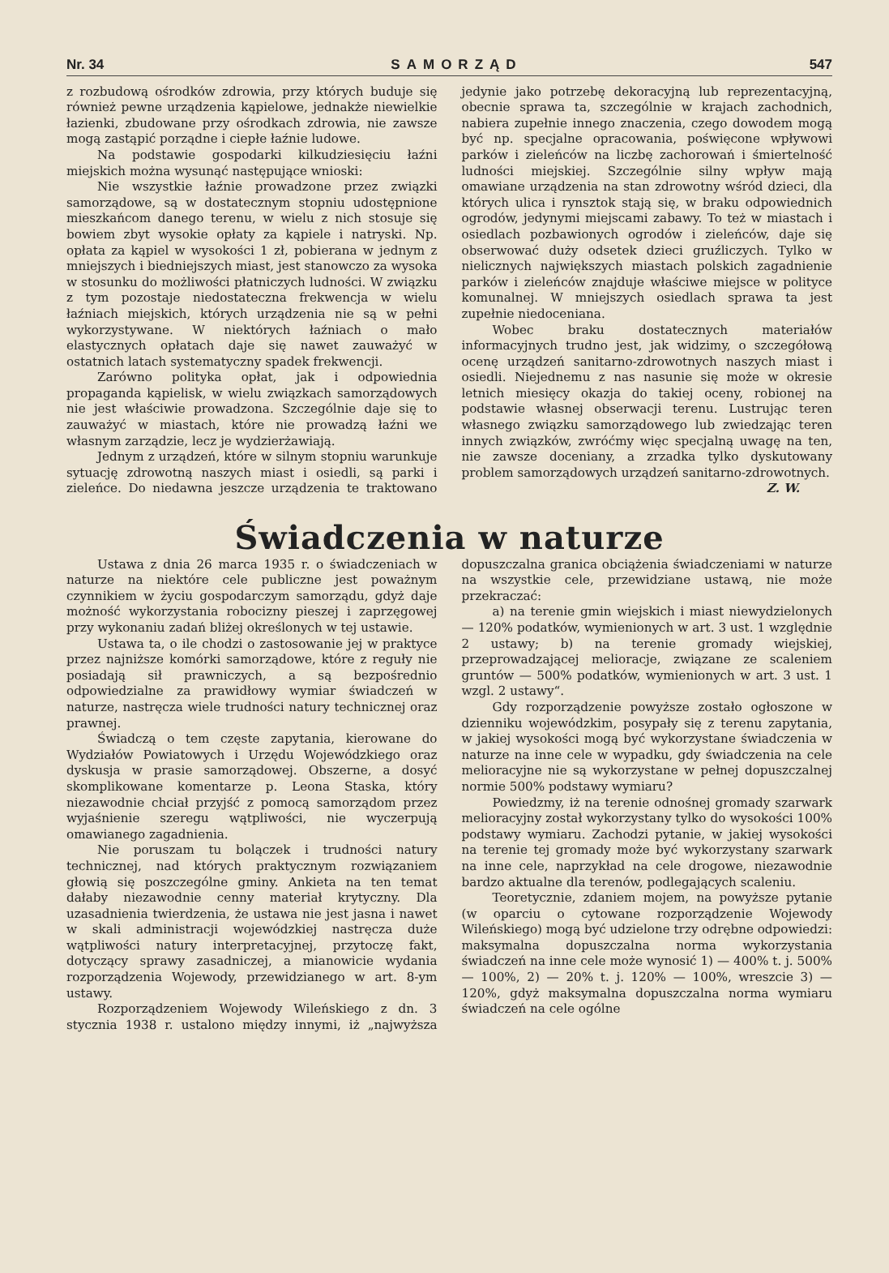Nr. 34 SAMORZĄD 547
z rozbudową ośrodków zdrowia, przy których buduje się również pewne urządzenia kąpielowe, jednakże niewielkie łazienki, zbudowane przy ośrodkach zdrowia, nie zawsze mogą zastąpić porządne i ciepłe łaźnie ludowe.
Na podstawie gospodarki kilkudziesięciu łaźni miejskich można wysunąć następujące wnioski:
Nie wszystkie łaźnie prowadzone przez związki samorządowe, są w dostatecznym stopniu udostępnione mieszkańcom danego terenu, w wielu z nich stosuje się bowiem zbyt wysokie opłaty za kąpiele i natryski. Np. opłata za kąpiel w wysokości 1 zł, pobierana w jednym z mniejszych i biedniejszych miast, jest stanowczo za wysoka w stosunku do możliwości płatniczych ludności. W związku z tym pozostaje niedostateczna frekwencja w wielu łaźniach miejskich, których urządzenia nie są w pełni wykorzystywane. W niektórych łaźniach o mało elastycznych opłatach daje się nawet zauważyć w ostatnich latach systematyczny spadek frekwencji.
Zarówno polityka opłat, jak i odpowiednia propaganda kąpielisk, w wielu związkach samorządowych nie jest właściwie prowadzona. Szczególnie daje się to zauważyć w miastach, które nie prowadzą łaźni we własnym zarządzie, lecz je wydzierżawiają.
Jednym z urządzeń, które w silnym stopniu warunkuje sytuację zdrowotną naszych miast i osiedli, są parki i zieleńce. Do niedawna jeszcze urządzenia te traktowano jedynie jako potrzebę dekoracyjną lub reprezentacyjną, obecnie sprawa ta, szczególnie w krajach zachodnich, nabiera zupełnie innego znaczenia, czego dowodem mogą być np. specjalne opracowania, poświęcone wpływowi parków i zieleńców na liczbę zachorowań i śmiertelność ludności miejskiej. Szczególnie silny wpływ mają omawiane urządzenia na stan zdrowotny wśród dzieci, dla których ulica i rynsztok stają się, w braku odpowiednich ogrodów, jedynymi miejscami zabawy. To też w miastach i osiedlach pozbawionych ogrodów i zieleńców, daje się obserwować duży odsetek dzieci gruźliczych. Tylko w nielicznych największych miastach polskich zagadnienie parków i zieleńców znajduje właściwe miejsce w polityce komunalnej. W mniejszych osiedlach sprawa ta jest zupełnie niedoceniana.
Wobec braku dostatecznych materiałów informacyjnych trudno jest, jak widzimy, o szczegółową ocenę urządzeń sanitarno-zdrowotnych naszych miast i osiedli. Niejednemu z nas nasunie się może w okresie letnich miesięcy okazja do takiej oceny, robionej na podstawie własnej obserwacji terenu. Lustrując teren własnego związku samorządowego lub zwiedzając teren innych związków, zwróćmy więc specjalną uwagę na ten, nie zawsze doceniany, a zrzadka tylko dyskutowany problem samorządowych urządzeń sanitarno-zdrowotnych.
Z. W.
Świadczenia w naturze
Ustawa z dnia 26 marca 1935 r. o świadczeniach w naturze na niektóre cele publiczne jest poważnym czynnikiem w życiu gospodarczym samorządu, gdyż daje możność wykorzystania robocizny pieszej i zaprzęgowej przy wykonaniu zadań bliżej określonych w tej ustawie.
Ustawa ta, o ile chodzi o zastosowanie jej w praktyce przez najniższe komórki samorządowe, które z reguły nie posiadają sił prawniczych, a są bezpośrednio odpowiedzialne za prawidłowy wymiar świadczeń w naturze, nastręcza wiele trudności natury technicznej oraz prawnej.
Świadczą o tem częste zapytania, kierowane do Wydziałów Powiatowych i Urzędu Wojewódzkiego oraz dyskusja w prasie samorządowej. Obszerne, a dosyć skomplikowane komentarze p. Leona Staska, który niezawodnie chciał przyjść z pomocą samorządom przez wyjaśnienie szeregu wątpliwości, nie wyczerpują omawianego zagadnienia.
Nie poruszam tu bolączek i trudności natury technicznej, nad których praktycznym rozwiązaniem głowią się poszczególne gminy. Ankieta na ten temat dałaby niezawodnie cenny materiał krytyczny. Dla uzasadnienia twierdzenia, że ustawa nie jest jasna i nawet w skali administracji wojewódzkiej nastręcza duże wątpliwości natury interpretacyjnej, przytoczę fakt, dotyczący sprawy zasadniczej, a mianowicie wydania rozporządzenia Wojewody, przewidzianego w art. 8-ym ustawy.
Rozporządzeniem Wojewody Wileńskiego z dn. 3 stycznia 1938 r. ustalono między innymi, iż „najwyższa dopuszczalna granica obciążenia świadczeniami w naturze na wszystkie cele, przewidziane ustawą, nie może przekraczać:
a) na terenie gmin wiejskich i miast niewydzielonych — 120% podatków, wymienionych w art. 3 ust. 1 względnie 2 ustawy; b) na terenie gromady wiejskiej, przeprowadzającej melioracje, związane ze scaleniem gruntów — 500% podatków, wymienionych w art. 3 ust. 1 wzgl. 2 ustawy“.
Gdy rozporządzenie powyższe zostało ogłoszone w dzienniku wojewódzkim, posypały się z terenu zapytania, w jakiej wysokości mogą być wykorzystane świadczenia w naturze na inne cele w wypadku, gdy świadczenia na cele melioracyjne nie są wykorzystane w pełnej dopuszczalnej normie 500% podstawy wymiaru?
Powiedzmy, iż na terenie odnośnej gromady szarwark melioracyjny został wykorzystany tylko do wysokości 100% podstawy wymiaru. Zachodzi pytanie, w jakiej wysokości na terenie tej gromady może być wykorzystany szarwark na inne cele, naprzykład na cele drogowe, niezawodnie bardzo aktualne dla terenów, podlegających scaleniu.
Teoretycznie, zdaniem mojem, na powyższe pytanie (w oparciu o cytowane rozporządzenie Wojewody Wileńskiego) mogą być udzielone trzy odrębne odpowiedzi: maksymalna dopuszczalna norma wykorzystania świadczeń na inne cele może wynosić 1) — 400% t. j. 500% — 100%, 2) — 20% t. j. 120% — 100%, wreszcie 3) — 120%, gdyż maksymalna dopuszczalna norma wymiaru świadczeń na cele ogólne